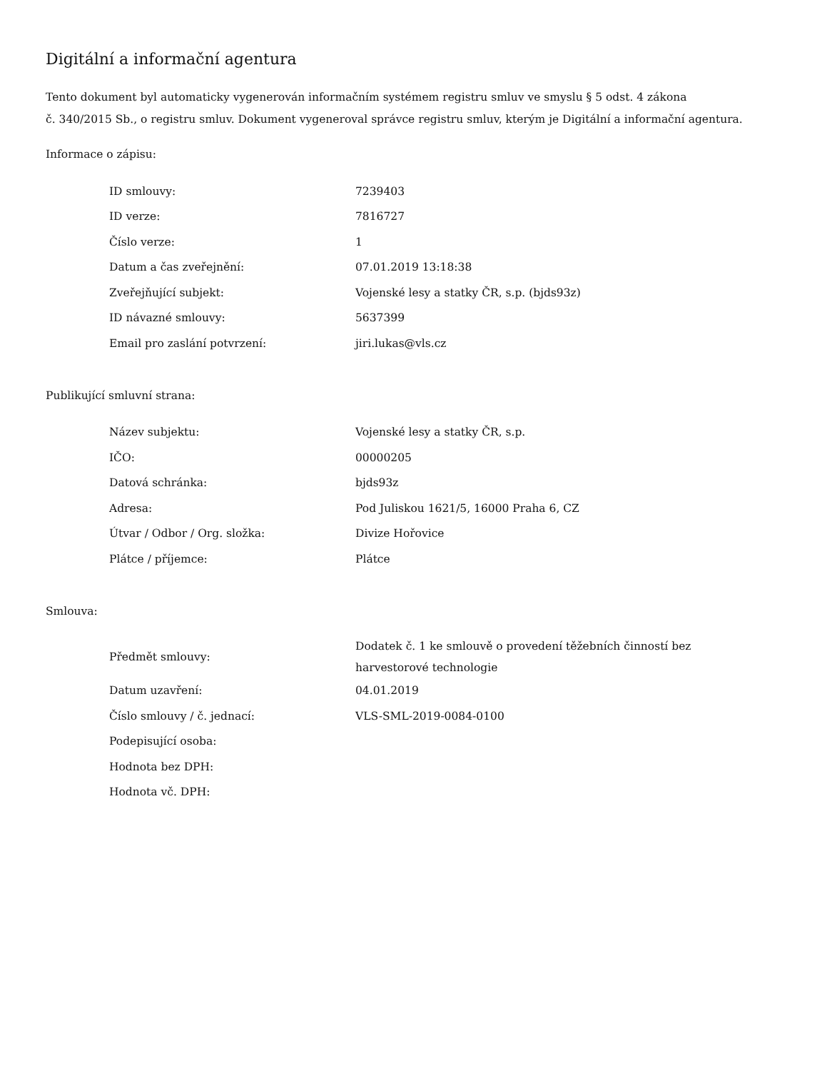Digitální a informační agentura
Tento dokument byl automaticky vygenerován informačním systémem registru smluv ve smyslu § 5 odst. 4 zákona
č. 340/2015 Sb., o registru smluv. Dokument vygeneroval správce registru smluv, kterým je Digitální a informační agentura.
Informace o zápisu:
| ID smlouvy: | 7239403 |
| ID verze: | 7816727 |
| Číslo verze: | 1 |
| Datum a čas zveřejnění: | 07.01.2019 13:18:38 |
| Zveřejňující subjekt: | Vojenské lesy a statky ČR, s.p. (bjds93z) |
| ID návazné smlouvy: | 5637399 |
| Email pro zaslání potvrzení: | jiri.lukas@vls.cz |
Publikující smluvní strana:
| Název subjektu: | Vojenské lesy a statky ČR, s.p. |
| IČO: | 00000205 |
| Datová schránka: | bjds93z |
| Adresa: | Pod Juliskou 1621/5, 16000 Praha 6, CZ |
| Útvar / Odbor / Org. složka: | Divize Hořovice |
| Plátce / příjemce: | Plátce |
Smlouva:
| Předmět smlouvy: | Dodatek č. 1 ke smlouvě o provedení těžebních činností bez harvestorové technologie |
| Datum uzavření: | 04.01.2019 |
| Číslo smlouvy / č. jednací: | VLS-SML-2019-0084-0100 |
| Podepisující osoba: | |
| Hodnota bez DPH: | |
| Hodnota vč. DPH: | |